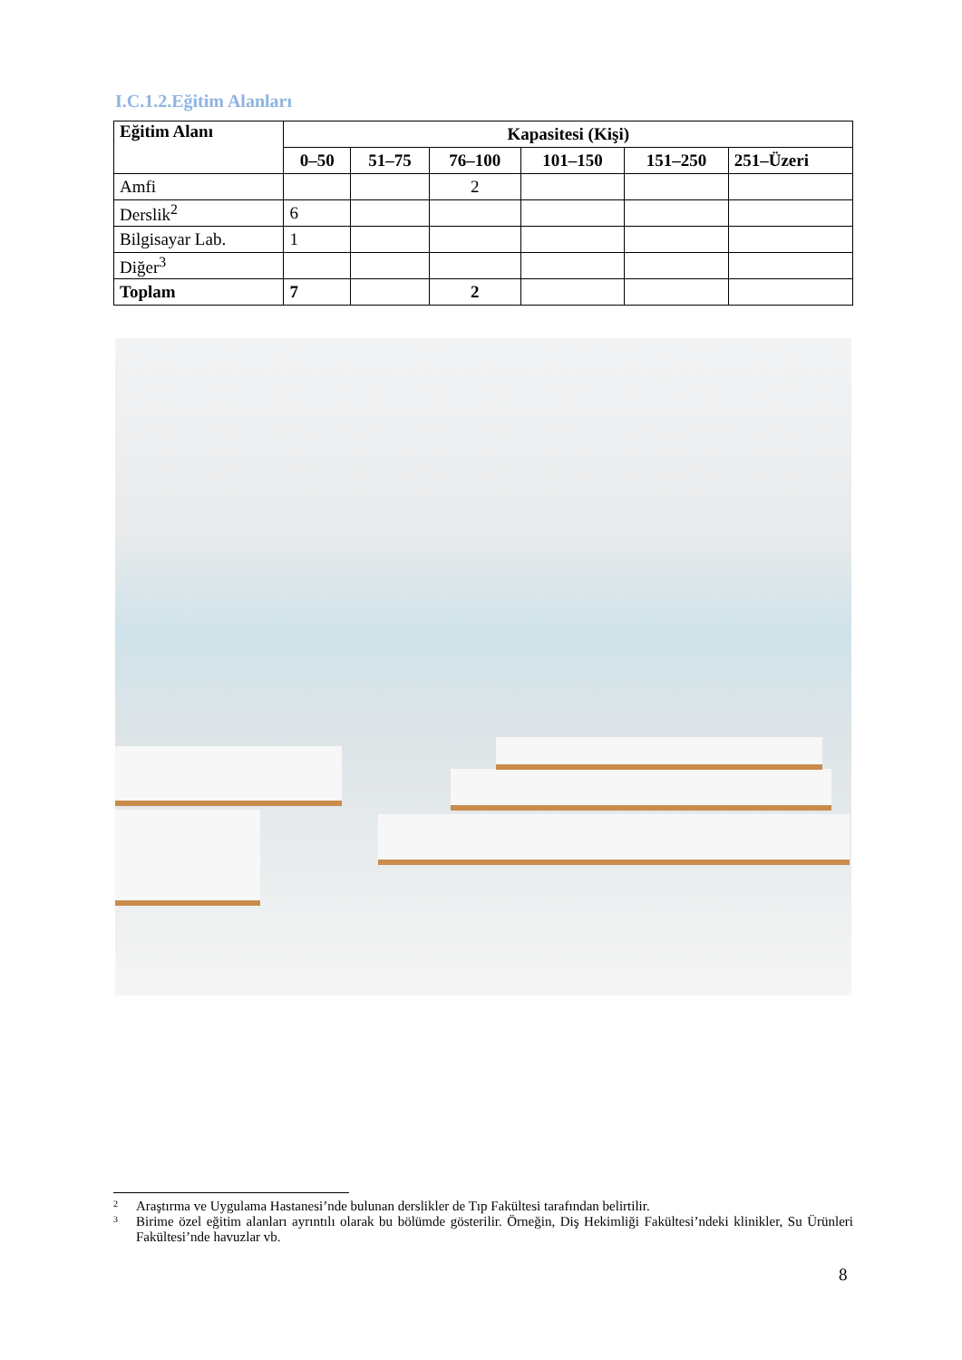I.C.1.2.Eğitim Alanları
| Eğitim Alanı | Kapasitesi (Kişi) | | | | | |
| --- | --- | --- | --- | --- | --- | --- |
| | 0–50 | 51–75 | 76–100 | 101–150 | 151–250 | 251–Üzeri |
| Amfi | | | 2 | | | |
| Derslik<sup>2</sup> | 6 | | | | | |
| Bilgisayar Lab. | 1 | | | | | |
| Diğer<sup>3</sup> | | | | | | |
| Toplam | 7 | | 2 | | | |
2 Araştırma ve Uygulama Hastanesi’nde bulunan derslikler de Tıp Fakültesi tarafından belirtilir.
3 Birime özel eğitim alanları ayrıntılı olarak bu bölümde gösterilir. Örneğin, Diş Hekimliği Fakültesi’ndeki klinikler, Su Ürünleri Fakültesi’nde havuzlar vb.
8